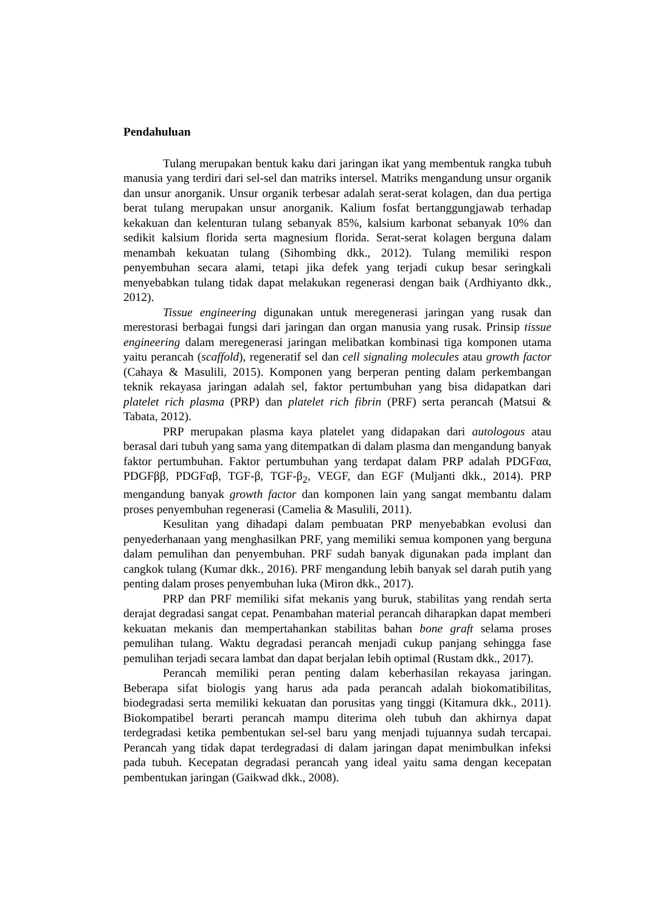Pendahuluan
Tulang merupakan bentuk kaku dari jaringan ikat yang membentuk rangka tubuh manusia yang terdiri dari sel-sel dan matriks intersel. Matriks mengandung unsur organik dan unsur anorganik. Unsur organik terbesar adalah serat-serat kolagen, dan dua pertiga berat tulang merupakan unsur anorganik. Kalium fosfat bertanggungjawab terhadap kekakuan dan kelenturan tulang sebanyak 85%, kalsium karbonat sebanyak 10% dan sedikit kalsium florida serta magnesium florida. Serat-serat kolagen berguna dalam menambah kekuatan tulang (Sihombing dkk., 2012). Tulang memiliki respon penyembuhan secara alami, tetapi jika defek yang terjadi cukup besar seringkali menyebabkan tulang tidak dapat melakukan regenerasi dengan baik (Ardhiyanto dkk., 2012).
Tissue engineering digunakan untuk meregenerasi jaringan yang rusak dan merestorasi berbagai fungsi dari jaringan dan organ manusia yang rusak. Prinsip tissue engineering dalam meregenerasi jaringan melibatkan kombinasi tiga komponen utama yaitu perancah (scaffold), regeneratif sel dan cell signaling molecules atau growth factor (Cahaya & Masulili, 2015). Komponen yang berperan penting dalam perkembangan teknik rekayasa jaringan adalah sel, faktor pertumbuhan yang bisa didapatkan dari platelet rich plasma (PRP) dan platelet rich fibrin (PRF) serta perancah (Matsui & Tabata, 2012).
PRP merupakan plasma kaya platelet yang didapakan dari autologous atau berasal dari tubuh yang sama yang ditempatkan di dalam plasma dan mengandung banyak faktor pertumbuhan. Faktor pertumbuhan yang terdapat dalam PRP adalah PDGFαα, PDGFββ, PDGFαβ, TGF-β, TGF-β<sub>2</sub>, VEGF, dan EGF (Muljanti dkk., 2014). PRP mengandung banyak growth factor dan komponen lain yang sangat membantu dalam proses penyembuhan regenerasi (Camelia & Masulili, 2011).
Kesulitan yang dihadapi dalam pembuatan PRP menyebabkan evolusi dan penyederhanaan yang menghasilkan PRF, yang memiliki semua komponen yang berguna dalam pemulihan dan penyembuhan. PRF sudah banyak digunakan pada implant dan cangkok tulang (Kumar dkk., 2016). PRF mengandung lebih banyak sel darah putih yang penting dalam proses penyembuhan luka (Miron dkk., 2017).
PRP dan PRF memiliki sifat mekanis yang buruk, stabilitas yang rendah serta derajat degradasi sangat cepat. Penambahan material perancah diharapkan dapat memberi kekuatan mekanis dan mempertahankan stabilitas bahan bone graft selama proses pemulihan tulang. Waktu degradasi perancah menjadi cukup panjang sehingga fase pemulihan terjadi secara lambat dan dapat berjalan lebih optimal (Rustam dkk., 2017).
Perancah memiliki peran penting dalam keberhasilan rekayasa jaringan. Beberapa sifat biologis yang harus ada pada perancah adalah biokomatibilitas, biodegradasi serta memiliki kekuatan dan porusitas yang tinggi (Kitamura dkk., 2011). Biokompatibel berarti perancah mampu diterima oleh tubuh dan akhirnya dapat terdegradasi ketika pembentukan sel-sel baru yang menjadi tujuannya sudah tercapai. Perancah yang tidak dapat terdegradasi di dalam jaringan dapat menimbulkan infeksi pada tubuh. Kecepatan degradasi perancah yang ideal yaitu sama dengan kecepatan pembentukan jaringan (Gaikwad dkk., 2008).